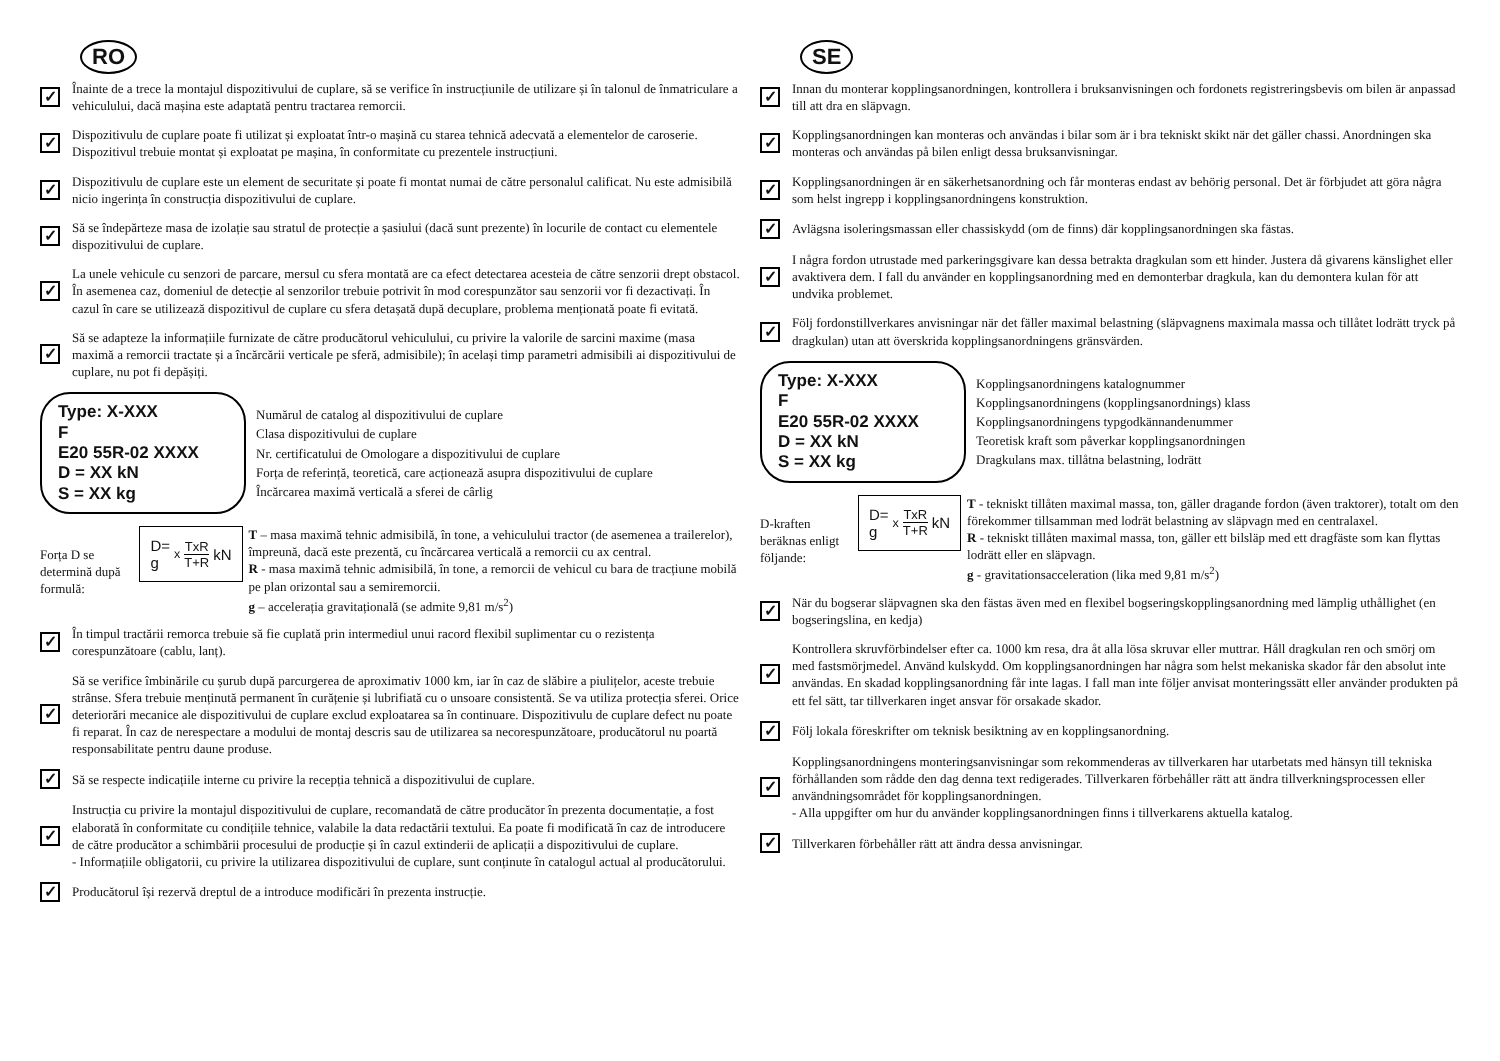RO
✓
Înainte de a trece la montajul dispozitivului de cuplare, să se verifice în instrucțiunile de utilizare și în talonul de înmatriculare a vehiculului, dacă mașina este adaptată pentru tractarea remorcii.
✓
Dispozitivulu de cuplare poate fi utilizat și exploatat într-o mașină cu starea tehnică adecvată a elementelor de caroserie. Dispozitivul trebuie montat și exploatat pe mașina, în conformitate cu prezentele instrucțiuni.
✓
Dispozitivulu de cuplare este un element de securitate și poate fi montat numai de către personalul calificat. Nu este admisibilă nicio ingerința în construcția dispozitivului de cuplare.
✓
Să se îndepărteze masa de izolație sau stratul de protecție a șasiului (dacă sunt prezente) în locurile de contact cu elementele dispozitivului de cuplare.
✓
La unele vehicule cu senzori de parcare, mersul cu sfera montată are ca efect detectarea acesteia de către senzorii drept obstacol. În asemenea caz, domeniul de detecție al senzorilor trebuie potrivit în mod corespunzător sau senzorii vor fi dezactivați. În cazul în care se utilizează dispozitivul de cuplare cu sfera detașată după decuplare, problema menționată poate fi evitată.
✓
Să se adapteze la informațiile furnizate de către producătorul vehiculului, cu privire la valorile de sarcini maxime (masa maximă a remorcii tractate și a încărcării verticale pe sferă, admisibile); în același timp parametri admisibili ai dispozitivului de cuplare, nu pot fi depășiți.
Type: X-XXX
F
E20 55R-02 XXXX
D = XX kN
S = XX kg
Numărul de catalog al dispozitivului de cuplare
Clasa dispozitivului de cuplare
Nr. certificatului de Omologare a dispozitivului de cuplare
Forța de referință, teoretică, care acționează asupra dispozitivului de cuplare
Încărcarea maximă verticală a sferei de cârlig
Forța D se determină după formulă:
D= g<sub>x</sub> TxR T+R kN
T – masa maximă tehnic admisibilă, în tone, a vehiculului tractor (de asemenea a trailerelor), împreună, dacă este prezentă, cu încărcarea verticală a remorcii cu ax central.
R - masa maximă tehnic admisibilă, în tone, a remorcii de vehicul cu bara de tracțiune mobilă pe plan orizontal sau a semiremorcii.
g – accelerația gravitațională (se admite 9,81 m/s<sup>2</sup>)
✓
În timpul tractării remorca trebuie să fie cuplată prin intermediul unui racord flexibil suplimentar cu o rezistența corespunzătoare (cablu, lanț).
✓
Să se verifice îmbinările cu șurub după parcurgerea de aproximativ 1000 km, iar în caz de slăbire a piulițelor, aceste trebuie strânse. Sfera trebuie menținută permanent în curățenie și lubrifiată cu o unsoare consistentă. Se va utiliza protecția sferei. Orice deteriorări mecanice ale dispozitivului de cuplare exclud exploatarea sa în continuare. Dispozitivulu de cuplare defect nu poate fi reparat. În caz de nerespectare a modului de montaj descris sau de utilizarea sa necorespunzătoare, producătorul nu poartă responsabilitate pentru daune produse.
✓
Să se respecte indicațiile interne cu privire la recepția tehnică a dispozitivului de cuplare.
✓
Instrucția cu privire la montajul dispozitivului de cuplare, recomandată de către producător în prezenta documentație, a fost elaborată în conformitate cu condițiile tehnice, valabile la data redactării textului. Ea poate fi modificată în caz de introducere de către producător a schimbării procesului de producție și în cazul extinderii de aplicații a dispozitivului de cuplare.
- Informațiile obligatorii, cu privire la utilizarea dispozitivului de cuplare, sunt conținute în catalogul actual al producătorului.
✓
Producătorul își rezervă dreptul de a introduce modificări în prezenta instrucție.
SE
✓
Innan du monterar kopplingsanordningen, kontrollera i bruksanvisningen och fordonets registreringsbevis om bilen är anpassad till att dra en släpvagn.
✓
Kopplingsanordningen kan monteras och användas i bilar som är i bra tekniskt skikt när det gäller chassi. Anordningen ska monteras och användas på bilen enligt dessa bruksanvisningar.
✓
Kopplingsanordningen är en säkerhetsanordning och får monteras endast av behörig personal. Det är förbjudet att göra några som helst ingrepp i kopplingsanordningens konstruktion.
✓
Avlägsna isoleringsmassan eller chassiskydd (om de finns) där kopplingsanordningen ska fästas.
✓
I några fordon utrustade med parkeringsgivare kan dessa betrakta dragkulan som ett hinder. Justera då givarens känslighet eller avaktivera dem. I fall du använder en kopplingsanordning med en demonterbar dragkula, kan du demontera kulan för att undvika problemet.
✓
Följ fordonstillverkares anvisningar när det fäller maximal belastning (släpvagnens maximala massa och tillåtet lodrätt tryck på dragkulan) utan att överskrida kopplingsanordningens gränsvärden.
Type: X-XXX
F
E20 55R-02 XXXX
D = XX kN
S = XX kg
Kopplingsanordningens katalognummer
Kopplingsanordningens (kopplingsanordnings) klass
Kopplingsanordningens typgodkännandenummer
Teoretisk kraft som påverkar kopplingsanordningen
Dragkulans max. tillåtna belastning, lodrätt
D-kraften beräknas enligt följande:
D= g<sub>x</sub> TxR T+R kN
T - tekniskt tillåten maximal massa, ton, gäller dragande fordon (även traktorer), totalt om den förekommer tillsamman med lodrät belastning av släpvagn med en centralaxel.
R - tekniskt tillåten maximal massa, ton, gäller ett bilsläp med ett dragfäste som kan flyttas lodrätt eller en släpvagn.
g - gravitationsacceleration (lika med 9,81 m/s<sup>2</sup>)
✓
När du bogserar släpvagnen ska den fästas även med en flexibel bogseringskopplingsanordning med lämplig uthållighet (en bogseringslina, en kedja)
✓
Kontrollera skruvförbindelser efter ca. 1000 km resa, dra åt alla lösa skruvar eller muttrar. Håll dragkulan ren och smörj om med fastsmörjmedel. Använd kulskydd. Om kopplingsanordningen har några som helst mekaniska skador får den absolut inte användas. En skadad kopplingsanordning får inte lagas. I fall man inte följer anvisat monteringssätt eller använder produkten på ett fel sätt, tar tillverkaren inget ansvar för orsakade skador.
✓
Följ lokala föreskrifter om teknisk besiktning av en kopplingsanordning.
✓
Kopplingsanordningens monteringsanvisningar som rekommenderas av tillverkaren har utarbetats med hänsyn till tekniska förhållanden som rådde den dag denna text redigerades. Tillverkaren förbehåller rätt att ändra tillverkningsprocessen eller användningsområdet för kopplingsanordningen.
- Alla uppgifter om hur du använder kopplingsanordningen finns i tillverkarens aktuella katalog.
✓
Tillverkaren förbehåller rätt att ändra dessa anvisningar.